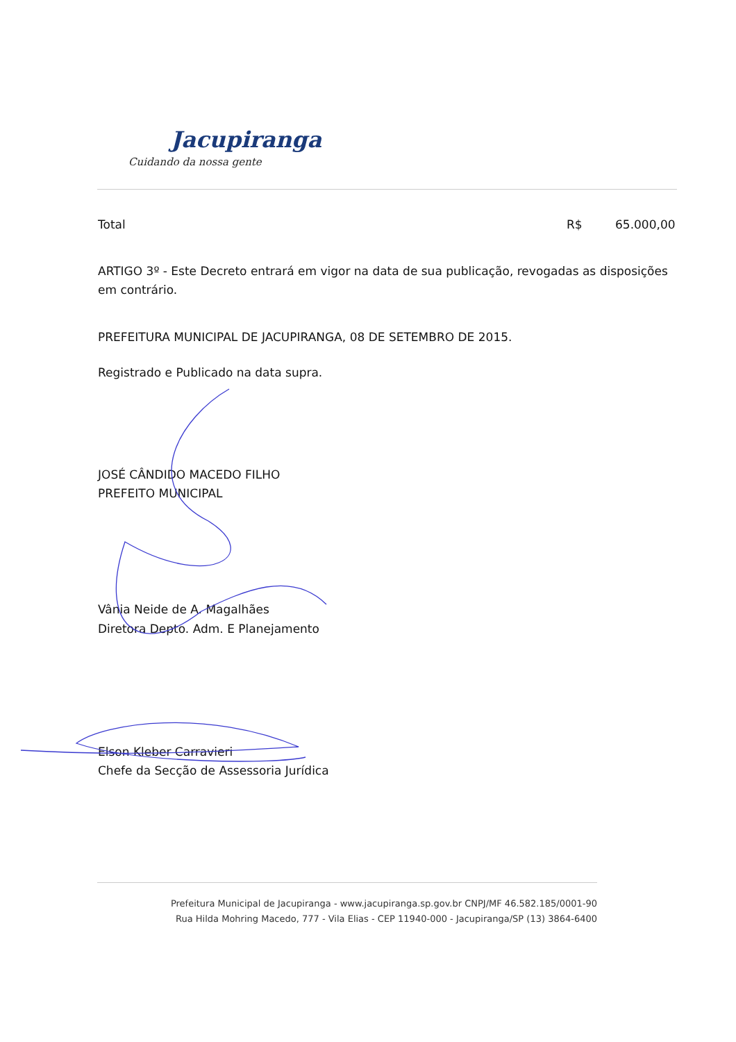Jacupiranga
Cuidando da nossa gente
Total R$ 65.000,00
ARTIGO 3º - Este Decreto entrará em vigor na data de sua publicação, revogadas as disposições em contrário.
PREFEITURA MUNICIPAL DE JACUPIRANGA, 08 DE SETEMBRO DE 2015.
Registrado e Publicado na data supra.
JOSÉ CÂNDIDO MACEDO FILHO
PREFEITO MUNICIPAL
Vânia Neide de A. Magalhães
Diretora Depto. Adm. E Planejamento
Elson Kleber Carravieri
Chefe da Secção de Assessoria Jurídica
Prefeitura Municipal de Jacupiranga - www.jacupiranga.sp.gov.br CNPJ/MF 46.582.185/0001-90
Rua Hilda Mohring Macedo, 777 - Vila Elias - CEP 11940-000 - Jacupiranga/SP (13) 3864-6400